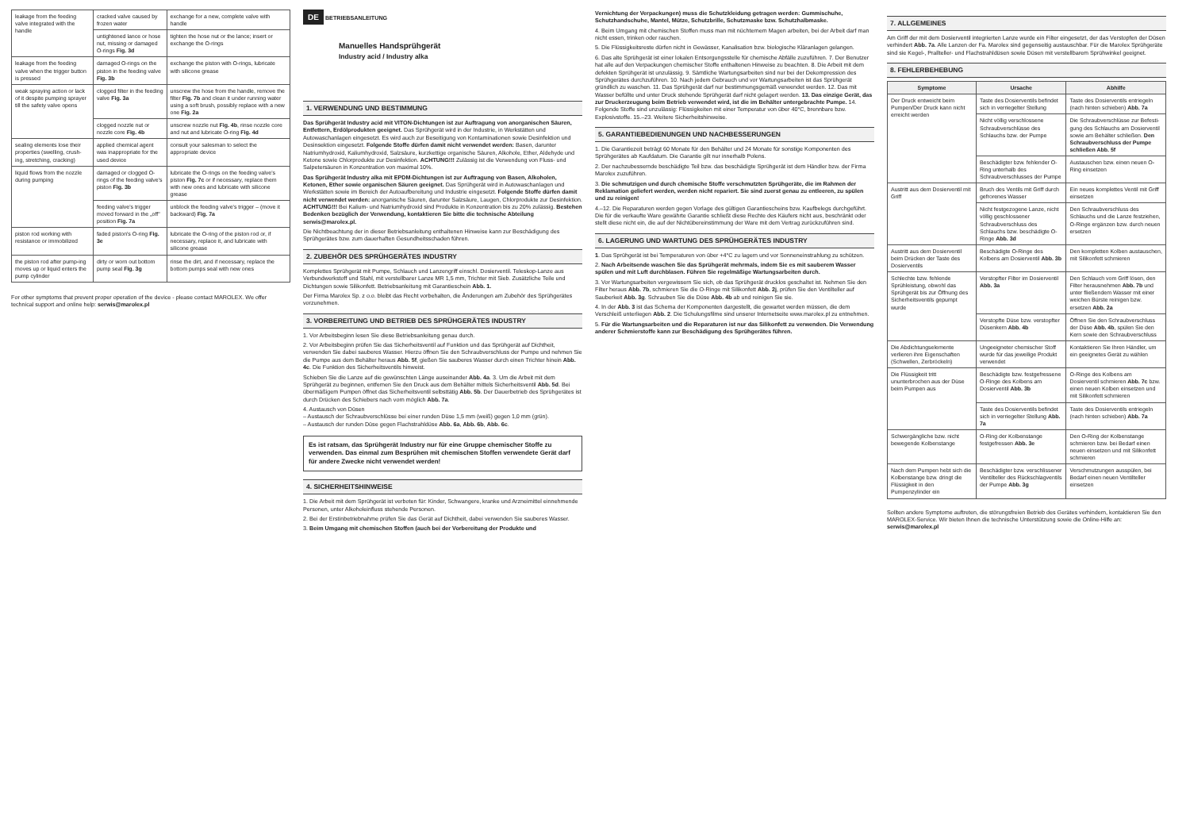| leakage from the feeding valve integrated with the handle | cracked valve caused by frozen water | exchange for a new, complete valve with handle |
| | untightened lance or hose nut, missing or damaged O-rings Fig. 3d | tighten the hose nut or the lance; insert or exchange the O-rings |
| leakage from the feeding valve when the trigger button is pressed | damaged O-rings on the piston in the feeding valve Fig. 3b | exchange the piston with O-rings, lubricate with silicone grease |
| weak spraying action or lack of it despite pumping sprayer till the safety valve opens | clogged filter in the feeding valve Fig. 3a | unscrew the hose from the handle, remove the filter Fig. 7b and clean it under running water using a soft brush, possibly replace with a new one Fig. 2a |
| | clogged nozzle nut or nozzle core Fig. 4b | unscrew nozzle nut Fig. 4b , rinse nozzle core and nut and lubricate O-ring Fig. 4d |
| sealing elements lose their properties (swelling, crush-ing, stretching, cracking) | applied chemical agent was inappropriate for the used device | consult your salesman to select the appropriate device |
| liquid flows from the nozzle during pumping | damaged or clogged O-rings of the feeding valve's piston Fig. 3b | lubricate the O-rings on the feeding valve's piston Fig. 7c or if necessary, replace them with new ones and lubricate with silicone grease |
| | feeding valve's trigger moved forward in the „off" position Fig. 7a | unblock the feeding valve's trigger – (move it backward) Fig. 7a |
| piston rod working with resistance or immobilized | faded piston's O-ring Fig. 3e | lubricate the O-ring of the piston rod or, if necessary, replace it, and lubricate with silicone grease |
| the piston rod after pump-ing moves up or liquid enters the pump cylinder | dirty or worn out bottom pump seal Fig. 3g | rinse the dirt, and if necessary, replace the bottom pumps seal with new ones |
For other symptoms that prevent proper operation of the device - please contact MAROLEX. We offer technical support and online help: serwis@marolex.pl
DE BETRIEBSANLEITUNG
Manuelles Handsprühgerät
Industry acid / Industry alka
1. VERWENDUNG UND BESTIMMUNG
Das Sprühgerät Industry acid mit VITON-Dichtungen ist zur Auftragung von anorganischen Säuren, Entfettern, Erdölprodukten geeignet. Das Sprühgerät wird in der Industrie, in Werkstätten und Autowaschanlagen eingesetzt. Es wird auch zur Beseitigung von Kontaminationen sowie Desinfektion und Desinsektion eingesetzt. Folgende Stoffe dürfen damit nicht verwendet werden: Basen, darunter Natriumhydroxid, Kaliumhydroxid, Salzsäure, kurzkettige organische Säuren, Alkohole, Ether, Aldehyde und Ketone sowie Chlorprodukte zur Desinfektion. ACHTUNG!!! Zulässig ist die Verwendung von Fluss- und Salpetersäuren in Konzentration von maximal 10%.
Das Sprühgerät Industry alka mit EPDM-Dichtungen ist zur Auftragung von Basen, Alkoholen, Ketonen, Ether sowie organischen Säuren geeignet. Das Sprühgerät wird in Autowaschanlagen und Werkstätten sowie im Bereich der Autoaufbereitung und Industrie eingesetzt. Folgende Stoffe dürfen damit nicht verwendet werden: anorganische Säuren, darunter Salzsäure, Laugen, Chlorprodukte zur Desinfektion. ACHTUNG!!! Bei Kalium- und Natriumhydroxid sind Produkte in Konzentration bis zu 20% zulässig. Bestehen Bedenken bezüglich der Verwendung, kontaktieren Sie bitte die technische Abteilung serwis@marolex.pl.
Die Nichtbeachtung der in dieser Betriebsanleitung enthaltenen Hinweise kann zur Beschädigung des Sprühgerätes bzw. zum dauerhaften Gesundheitsschaden führen.
2. ZUBEHÖR DES SPRÜHGERÄTES INDUSTRY
Komplettes Sprühgerät mit Pumpe, Schlauch und Lanzengriff einschl. Dosierventil. Teleskop-Lanze aus Verbundwerkstoff und Stahl, mit verstellbarer Lanze MR 1,5 mm, Trichter mit Sieb. Zusätzliche Teile und Dichtungen sowie Silikonfett. Betriebsanleitung mit Garantieschein Abb. 1.
Der Firma Marolex Sp. z o.o. bleibt das Recht vorbehalten, die Änderungen am Zubehör des Sprühgerätes vorzunehmen.
3. VORBEREITUNG UND BETRIEB DES SPRÜHGERÄTES INDUSTRY
1. Vor Arbeitsbeginn lesen Sie diese Betriebsanleitung genau durch.
2. Vor Arbeitsbeginn prüfen Sie das Sicherheitsventil auf Funktion und das Sprühgerät auf Dichtheit, verwenden Sie dabei sauberes Wasser. Hierzu öffnen Sie den Schraubverschluss der Pumpe und nehmen Sie die Pumpe aus dem Behälter heraus Abb. 5f, gießen Sie sauberes Wasser durch einen Trichter hinein Abb. 4c. Die Funktion des Sicherheitsventils hinweist.
Schieben Sie die Lanze auf die gewünschten Länge auseinander Abb. 4a. 3. Um die Arbeit mit dem Sprühgerät zu beginnen, entfernen Sie den Druck aus dem Behälter mittels Sicherheitsventil Abb. 5d. Bei übermäßigem Pumpen öffnet das Sicherheitsventil selbsttätig Abb. 5b. Der Dauerbetrieb des Sprühgerätes ist durch Drücken des Schiebers nach vorn möglich Abb. 7a.
4. Austausch von Düsen
– Austausch der Schraubverschlüsse bei einer runden Düse 1,5 mm (weiß) gegen 1,0 mm (grün).
– Austausch der runden Düse gegen Flachstrahldüse Abb. 6a, Abb. 6b, Abb. 6c.
Es ist ratsam, das Sprühgerät Industry nur für eine Gruppe chemischer Stoffe zu verwenden. Das einmal zum Besprühen mit chemischen Stoffen verwendete Gerät darf für andere Zwecke nicht verwendet werden!
4. SICHERHEITSHINWEISE
1. Die Arbeit mit dem Sprühgerät ist verboten für: Kinder, Schwangere, kranke und Arzneimittel einnehmende Personen, unter Alkoholeinfluss stehende Personen.
2. Bei der Erstinbetriebnahme prüfen Sie das Gerät auf Dichtheit, dabei verwenden Sie sauberes Wasser.
3. Beim Umgang mit chemischen Stoffen (auch bei der Vorbereitung der Produkte und
Vernichtung der Verpackungen) muss die Schutzkleidung getragen werden: Gummischuhe, Schutzhandschuhe, Mantel, Mütze, Schutzbrille, Schutzmaske bzw. Schutzhalbmaske.
4. Beim Umgang mit chemischen Stoffen muss man mit nüchternem Magen arbeiten, bei der Arbeit darf man nicht essen, trinken oder rauchen.
5. Die Flüssigkeitsreste dürfen nicht in Gewässer, Kanalisation bzw. biologische Kläranlagen gelangen.
6. Das alte Sprühgerät ist einer lokalen Entsorgungsstelle für chemische Abfälle zuzuführen. 7. Der Benutzer hat alle auf den Verpackungen chemischer Stoffe enthaltenen Hinweise zu beachten. 8. Die Arbeit mit dem defekten Sprühgerät ist unzulässig. 9. Sämtliche Wartungsarbeiten sind nur bei der Dekompression des Sprühgerätes durchzuführen. 10. Nach jedem Gebrauch und vor Wartungsarbeiten ist das Sprühgerät gründlich zu waschen. 11. Das Sprühgerät darf nur bestimmungsgemäß verwendet werden. 12. Das mit Wasser befüllte und unter Druck stehende Sprühgerät darf nicht gelagert werden. 13. Das einzige Gerät, das zur Druckerzeugung beim Betrieb verwendet wird, ist die im Behälter untergebrachte Pumpe. 14. Folgende Stoffe sind unzulässig: Flüssigkeiten mit einer Temperatur von über 40°C, brennbare bzw. Explosivstoffe. 15.–23. Weitere Sicherheitshinweise.
5. GARANTIEBEDIENUNGEN UND NACHBESSERUNGEN
1. Die Garantiezeit beträgt 60 Monate für den Behälter und 24 Monate für sonstige Komponenten des Sprühgerätes ab Kaufdatum. Die Garantie gilt nur innerhalb Polens.
2. Der nachzubessernde beschädigte Teil bzw. das beschädigte Sprühgerät ist dem Händler bzw. der Firma Marolex zuzuführen.
3. Die schmutzigen und durch chemische Stoffe verschmutzten Sprühgeräte, die im Rahmen der Reklamation geliefert werden, werden nicht repariert. Sie sind zuerst genau zu entleeren, zu spülen und zu reinigen!
4.–12. Die Reparaturen werden gegen Vorlage des gültigen Garantiescheins bzw. Kaufbelegs durchgeführt. Die für die verkaufte Ware gewährte Garantie schließt diese Rechte des Käufers nicht aus, beschränkt oder stellt diese nicht ein, die auf der Nichtübereinstimmung der Ware mit dem Vertrag zurückzuführen sind.
6. LAGERUNG UND WARTUNG DES SPRÜHGERÄTES INDUSTRY
1. Das Sprühgerät ist bei Temperaturen von über +4°C zu lagern und vor Sonneneinstrahlung zu schützen.
2. Nach Arbeitsende waschen Sie das Sprühgerät mehrmals, indem Sie es mit sauberem Wasser spülen und mit Luft durchblasen. Führen Sie regelmäßige Wartungsarbeiten durch.
3. Vor Wartungsarbeiten vergewissern Sie sich, ob das Sprühgerät drucklos geschaltet ist. Nehmen Sie den Filter heraus Abb. 7b, schmieren Sie die O-Ringe mit Silikonfett Abb. 2j, prüfen Sie den Ventilteller auf Sauberkeit Abb. 3g. Schrauben Sie die Düse Abb. 4b ab und reinigen Sie sie.
4. In der Abb. 3 ist das Schema der Komponenten dargestellt, die gewartet werden müssen, die dem Verschleiß unterliegen Abb. 2. Die Schulungsfilme sind unserer Internetseite www.marolex.pl zu entnehmen.
5. Für die Wartungsarbeiten und die Reparaturen ist nur das Silikonfett zu verwenden. Die Verwendung anderer Schmierstoffe kann zur Beschädigung des Sprühgerätes führen.
7. ALLGEMEINES
Am Griff der mit dem Dosierventil integrierten Lanze wurde ein Filter eingesetzt, der das Verstopfen der Düsen verhindert Abb. 7a. Alle Lanzen der Fa. Marolex sind gegenseitig austauschbar. Für die Marolex Sprühgeräte sind sie Kegel-, Prallteller- und Flachstrahldüsen sowie Düsen mit verstellbarem Sprühwinkel geeignet.
8. FEHLERBEHEBUNG
| Symptome | Ursache | Abhilfe |
| --- | --- | --- |
| Der Druck entweicht beim Pumpen/Der Druck kann nicht erreicht werden | Taste des Dosierventils befindet sich in verriegelter Stellung | Taste des Dosierventils entriegeln (nach hinten schieben) Abb. 7a |
| | Nicht völlig verschlossene Schraubverschlüsse des Schlauchs bzw. der Pumpe | Die Schraubverschlüsse zur Befesti-gung des Schlauchs am Dosierventil sowie am Behälter schließen. Den Schraubverschluss der Pumpe schließen Abb. 5f |
| | Beschädigter bzw. fehlender O-Ring unterhalb des Schraubverschlusses der Pumpe | Austauschen bzw. einen neuen O-Ring einsetzen |
| Austritt aus dem Dosierventil mit Griff | Bruch des Ventils mit Griff durch gefrorenes Wasser | Ein neues komplettes Ventil mit Griff einsetzen |
| | Nicht festgezogene Lanze, nicht völlig geschlossener Schraubverschluss des Schlauchs bzw. beschädigte O-Ringe Abb. 3d | Den Schraubverschluss des Schlauchs und die Lanze festziehen, O-Ringe ergänzen bzw. durch neuen ersetzen |
| Austritt aus dem Dosierventil beim Drücken der Taste des Dosierventils | Beschädigte O-Ringe des Kolbens am Dosierventil Abb. 3b | Den kompletten Kolben austauschen, mit Silikonfett schmieren |
| Schlechte bzw. fehlende Sprühleistung, obwohl das Sprühgerät bis zur Öffnung des Sicherheitsventils gepumpt wurde | Verstopfter Filter im Dosierventil Abb. 3a | Den Schlauch vom Griff lösen, den Filter herausnehmen Abb. 7b und unter fließendem Wasser mit einer weichen Bürste reinigen bzw. ersetzen Abb. 2a |
| | Verstopfte Düse bzw. verstopfter Düsenkern Abb. 4b | Öffnen Sie den Schraubverschluss der Düse Abb. 4b , spülen Sie den Kern sowie den Schraubverschluss |
| Die Abdichtungselemente verlieren ihre Eigenschaften (Schwellen, Zerbröckeln) | Ungeeigneter chemischer Stoff wurde für das jeweilige Produkt verwendet | Kontaktieren Sie Ihren Händler, um ein geeignetes Gerät zu wählen |
| Die Flüssigkeit tritt ununterbrochen aus der Düse beim Pumpen aus | Beschädigte bzw. festgefressene O-Ringe des Kolbens am Dosierventil Abb. 3b | O-Ringe des Kolbens am Dosierventil schmieren Abb. 7c bzw. einen neuen Kolben einsetzen und mit Silikonfett schmieren |
| | Taste des Dosierventils befindet sich in verriegelter Stellung Abb. 7a | Taste des Dosierventils entriegeln (nach hinten schieben) Abb. 7a |
| Schwergängliche bzw. nicht bewegende Kolbenstange | O-Ring der Kolbenstange festgefressen Abb. 3e | Den O-Ring der Kolbenstange schmieren bzw. bei Bedarf einen neuen einsetzen und mit Silikonfett schmieren |
| Nach dem Pumpen hebt sich die Kolbenstange bzw. dringt die Flüssigkeit in den Pumpenzylinder ein | Beschädigter bzw. verschlissener Ventilteller des Rückschlagventils der Pumpe Abb. 3g | Verschmutzungen ausspülen, bei Bedarf einen neuen Ventilteller einsetzen |
Sollten andere Symptome auftreten, die störungsfreien Betrieb des Gerätes verhindern, kontaktieren Sie den MAROLEX-Service. Wir bieten Ihnen die technische Unterstützung sowie die Online-Hilfe an: serwis@marolex.pl